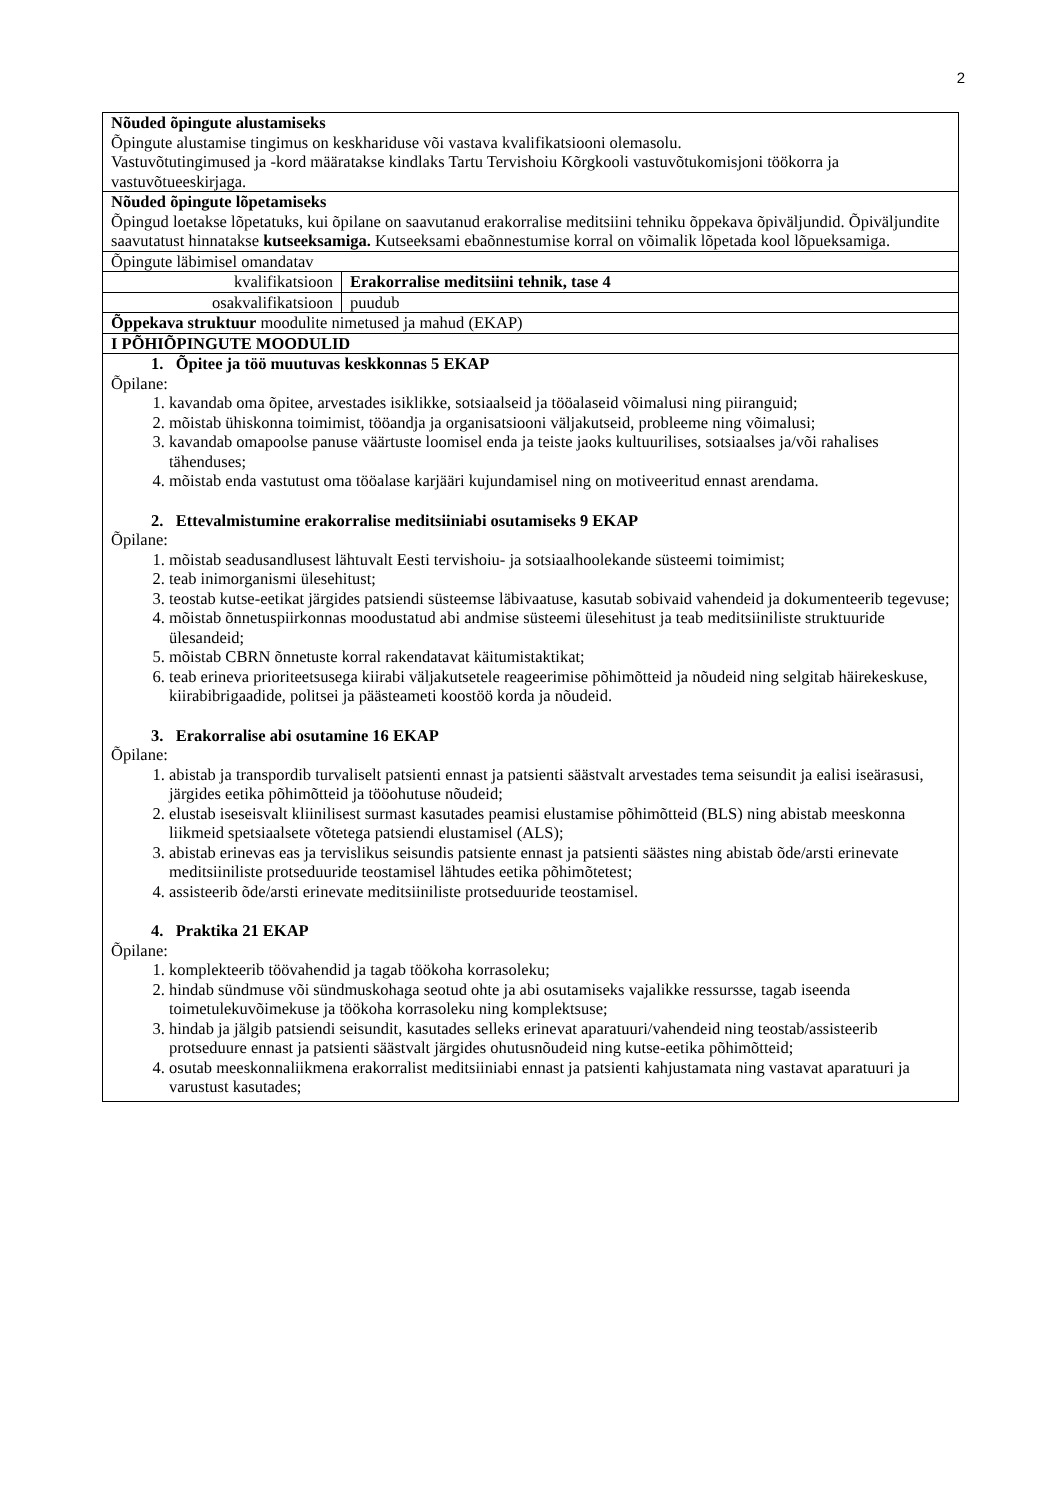2
| Nõuded õpingute alustamiseks Õpingute alustamise tingimus on keskhariduse või vastava kvalifikatsiooni olemasolu. Vastuvõtutingimused ja -kord määratakse kindlaks Tartu Tervishoiu Kõrgkooli vastuvõtukomisjoni töökorra ja vastuvõtueeskirjaga. | |
| Nõuded õpingute lõpetamiseks Õpingud loetakse lõpetatuks, kui õpilane on saavutanud erakorralise meditsiini tehniku õppekava õpiväljundid. Õpiväljundite saavutatust hinnatakse kutseeksamiga. Kutseeksami ebaõnnestumise korral on võimalik lõpetada kool lõpueksamiga. | |
| Õpingute läbimisel omandatav | |
| kvalifikatsioon | Erakorralise meditsiini tehnik, tase 4 |
| osakvalifikatsioon | puudub |
| Õppekava struktuur moodulite nimetused ja mahud (EKAP) | |
| I PÕHIÕPINGUTE MOODULID | |
| 1. Õpitee ja töö muutuvas keskkonnas 5 EKAP Õpilane: 1. kavandab oma õpitee, arvestades isiklikke, sotsiaalseid ja tööalaseid võimalusi ning piiranguid; 2. mõistab ühiskonna toimimist, tööandja ja organisatsiooni väljakutseid, probleeme ning võimalusi; 3. kavandab omapoolse panuse väärtuste loomisel enda ja teiste jaoks kultuurilises, sotsiaalses ja/või rahalises tähenduses; 4. mõistab enda vastutust oma tööalase karjääri kujundamisel ning on motiveeritud ennast arendama. 2. Ettevalmistumine erakorralise meditsiiniabi osutamiseks 9 EKAP Õpilane: 1. mõistab seadusandlusest lähtuvalt Eesti tervishoiu- ja sotsiaalhoolekande süsteemi toimimist; 2. teab inimorganismi ülesehitust; 3. teostab kutse-eetikat järgides patsiendi süsteemse läbivaatuse, kasutab sobivaid vahendeid ja dokumenteerib tegevuse; 4. mõistab õnnetuspiirkonnas moodustatud abi andmise süsteemi ülesehitust ja teab meditsiiniliste struktuuride ülesandeid; 5. mõistab CBRN õnnetuste korral rakendatavat käitumistaktikat; 6. teab erineva prioriteetsusega kiirabi väljakutsetele reageerimise põhimõtteid ja nõudeid ning selgitab häirekeskuse, kiirabibrigaadide, politsei ja päästeameti koostöö korda ja nõudeid. 3. Erakorralise abi osutamine 16 EKAP Õpilane: 1. abistab ja transpordib turvaliselt patsienti ennast ja patsienti säästvalt arvestades tema seisundit ja ealisi iseärasusi, järgides eetika põhimõtteid ja tööohutuse nõudeid; 2. elustab iseseisvalt kliinilisest surmast kasutades peamisi elustamise põhimõtteid (BLS) ning abistab meeskonna liikmeid spetsiaalsete võtetega patsiendi elustamisel (ALS); 3. abistab erinevas eas ja tervislikus seisundis patsiente ennast ja patsienti säästes ning abistab õde/arsti erinevate meditsiiniliste protseduuride teostamisel lähtudes eetika põhimõtetest; 4. assisteerib õde/arsti erinevate meditsiiniliste protseduuride teostamisel. 4. Praktika 21 EKAP Õpilane: 1. komplekteerib töövahendid ja tagab töökoha korrasoleku; 2. hindab sündmuse või sündmuskohaga seotud ohte ja abi osutamiseks vajalikke ressursse, tagab iseenda toimetulekuvõimekuse ja töökoha korrasoleku ning komplektsuse; 3. hindab ja jälgib patsiendi seisundit, kasutades selleks erinevat aparatuuri/vahendeid ning teostab/assisteerib protseduure ennast ja patsienti säästvalt järgides ohutusnõudeid ning kutse-eetika põhimõtteid; 4. osutab meeskonnaliikmena erakorralist meditsiiniabi ennast ja patsienti kahjustamata ning vastavat aparatuuri ja varustust kasutades; | |